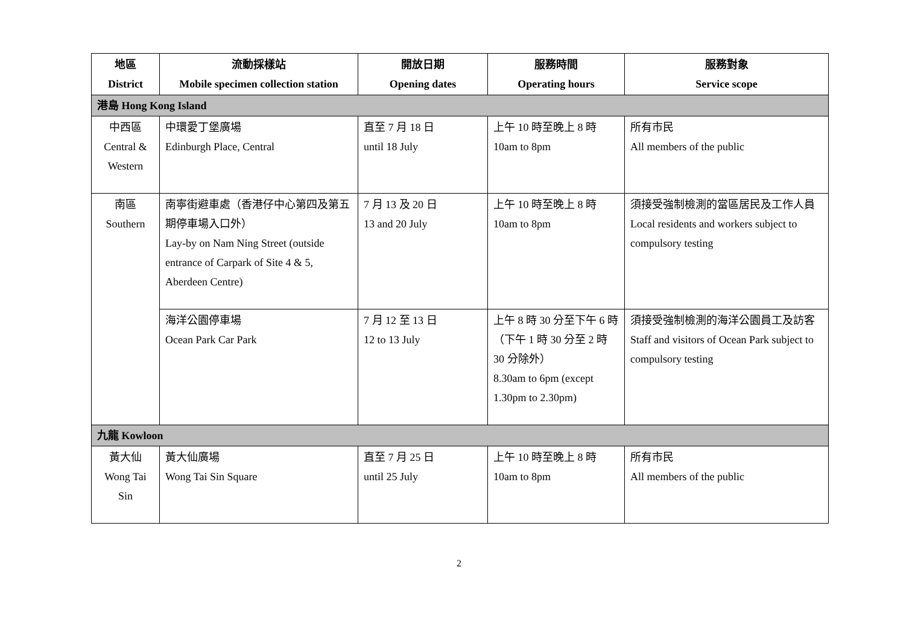| 地區 District | 流動採樣站 Mobile specimen collection station | 開放日期 Opening dates | 服務時間 Operating hours | 服務對象 Service scope |
| --- | --- | --- | --- | --- |
| 港島 Hong Kong Island | | | | |
| 中西區 Central & Western | 中環愛丁堡廣場 Edinburgh Place, Central | 直至 7 月 18 日 until 18 July | 上午 10 時至晚上 8 時 10am to 8pm | 所有市民 All members of the public |
| 南區 Southern | 南寧街避車處（香港仔中心第四及第五期停車場入口外） Lay-by on Nam Ning Street (outside entrance of Carpark of Site 4 & 5, Aberdeen Centre) | 7 月 13 及 20 日 13 and 20 July | 上午 10 時至晚上 8 時 10am to 8pm | 須接受強制檢測的當區居民及工作人員 Local residents and workers subject to compulsory testing |
| | 海洋公園停車場 Ocean Park Car Park | 7 月 12 至 13 日 12 to 13 July | 上午 8 時 30 分至下午 6 時（下午 1 時 30 分至 2 時 30 分除外） 8.30am to 6pm (except 1.30pm to 2.30pm) | 須接受強制檢測的海洋公園員工及訪客 Staff and visitors of Ocean Park subject to compulsory testing |
| 九龍 Kowloon | | | | |
| 黃大仙 Wong Tai Sin | 黃大仙廣場 Wong Tai Sin Square | 直至 7 月 25 日 until 25 July | 上午 10 時至晚上 8 時 10am to 8pm | 所有市民 All members of the public |
2